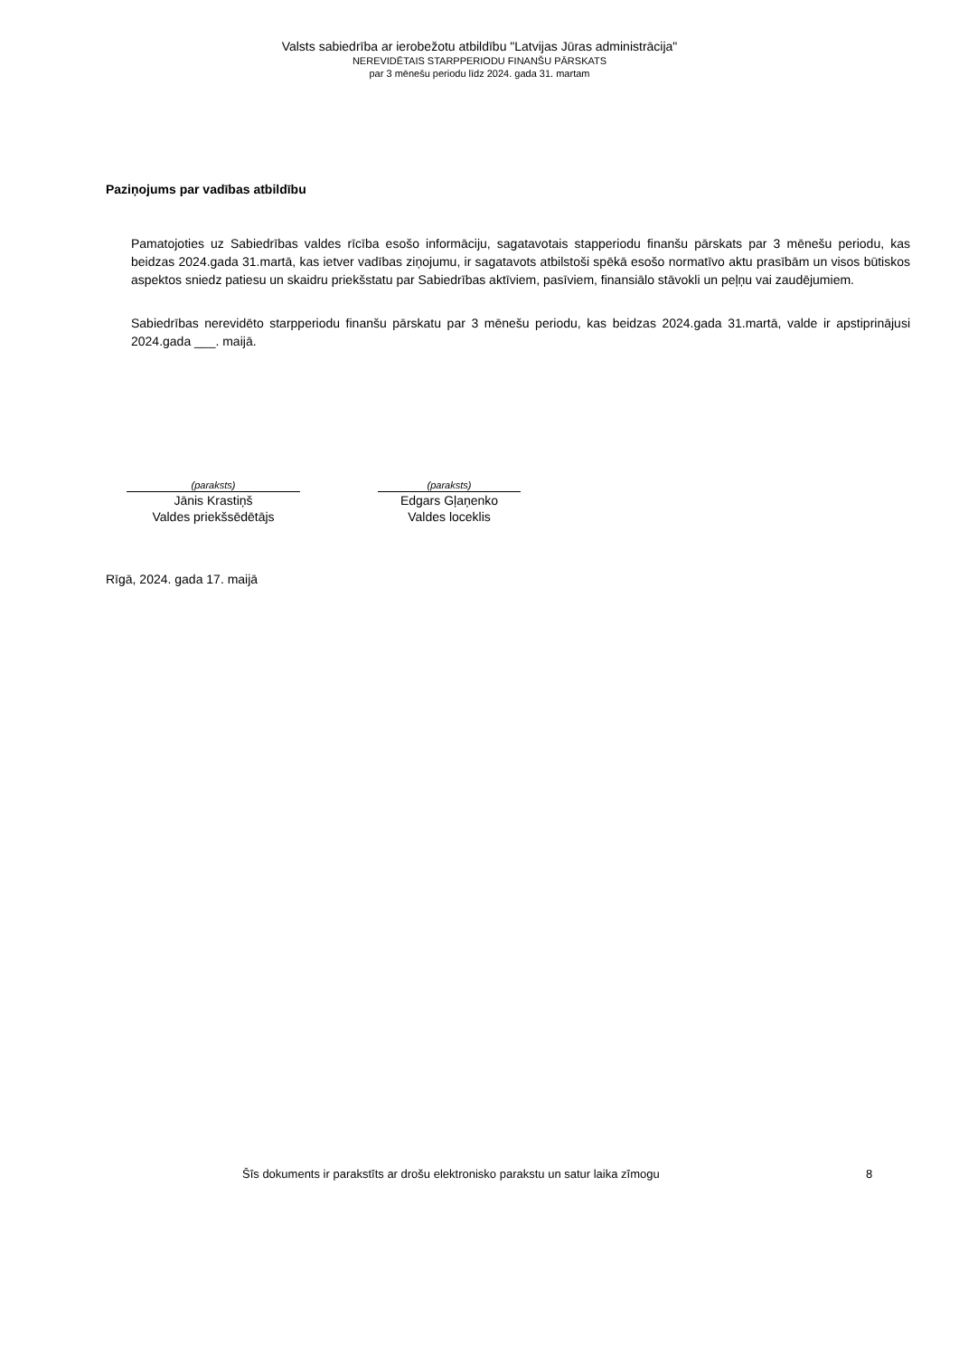Valsts sabiedrība ar ierobežotu atbildību "Latvijas Jūras administrācija"
NEREVIDĒTAIS STARPPERIODU FINANŠU PĀRSKATS
par 3 mēnešu periodu līdz 2024. gada 31. martam
Paziņojums par vadības atbildību
Pamatojoties uz Sabiedrības valdes rīcība esošo informāciju, sagatavotais stapperiodu finanšu pārskats par 3 mēnešu periodu, kas beidzas 2024.gada 31.martā, kas ietver vadības ziņojumu, ir sagatavots atbilstoši spēkā esošo normatīvo aktu prasībām un visos būtiskos aspektos sniedz patiesu un skaidru priekšstatu par Sabiedrības aktīviem, pasīviem, finansiālo stāvokli un peļņu vai zaudējumiem.
Sabiedrības nerevidēto starpperiodu finanšu pārskatu par 3 mēnešu periodu, kas beidzas 2024.gada 31.martā, valde ir apstiprinājusi 2024.gada ___. maijā.
(paraksts)
Jānis Krastiņš
Valdes priekšsēdētājs
(paraksts)
Edgars Gļaņenko
Valdes loceklis
Rīgā, 2024. gada 17. maijā
Šīs dokuments ir parakstīts ar drošu elektronisko parakstu un satur laika zīmogu 8